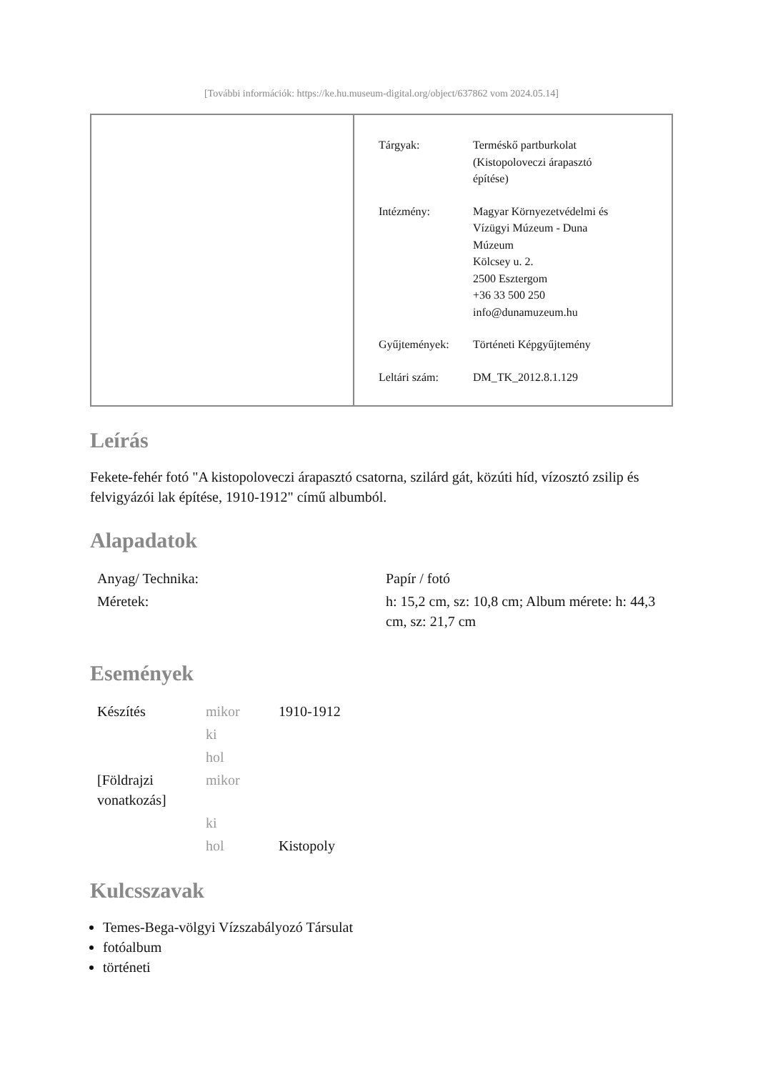[További információk: https://ke.hu.museum-digital.org/object/637862 vom 2024.05.14]
| Tárgyak: | Terméskő partburkolat (Kistopoloveczi árapasztó építése) |
| Intézmény: | Magyar Környezetvédelmi és Vízügyi Múzeum - Duna Múzeum Kölcsey u. 2. 2500 Esztergom +36 33 500 250 info@dunamuzeum.hu |
| Gyűjtemények: | Történeti Képgyűjtemény |
| Leltári szám: | DM_TK_2012.8.1.129 |
Leírás
Fekete-fehér fotó "A kistopoloveczi árapasztó csatorna, szilárd gát, közúti híd, vízosztó zsilip és felvigyázói lak építése, 1910-1912" című albumból.
Alapadatok
| Anyag/ Technika: | Papír / fotó |
| Méretek: | h: 15,2 cm, sz: 10,8 cm; Album mérete: h: 44,3 cm, sz: 21,7 cm |
Események
| Készítés | mikor | 1910-1912 |
| | ki | |
| | hol | |
| [Földrajzi vonatkozás] | mikor | |
| | ki | |
| | hol | Kistopoly |
Kulcsszavak
Temes-Bega-völgyi Vízszabályozó Társulat
fotóalbum
történeti